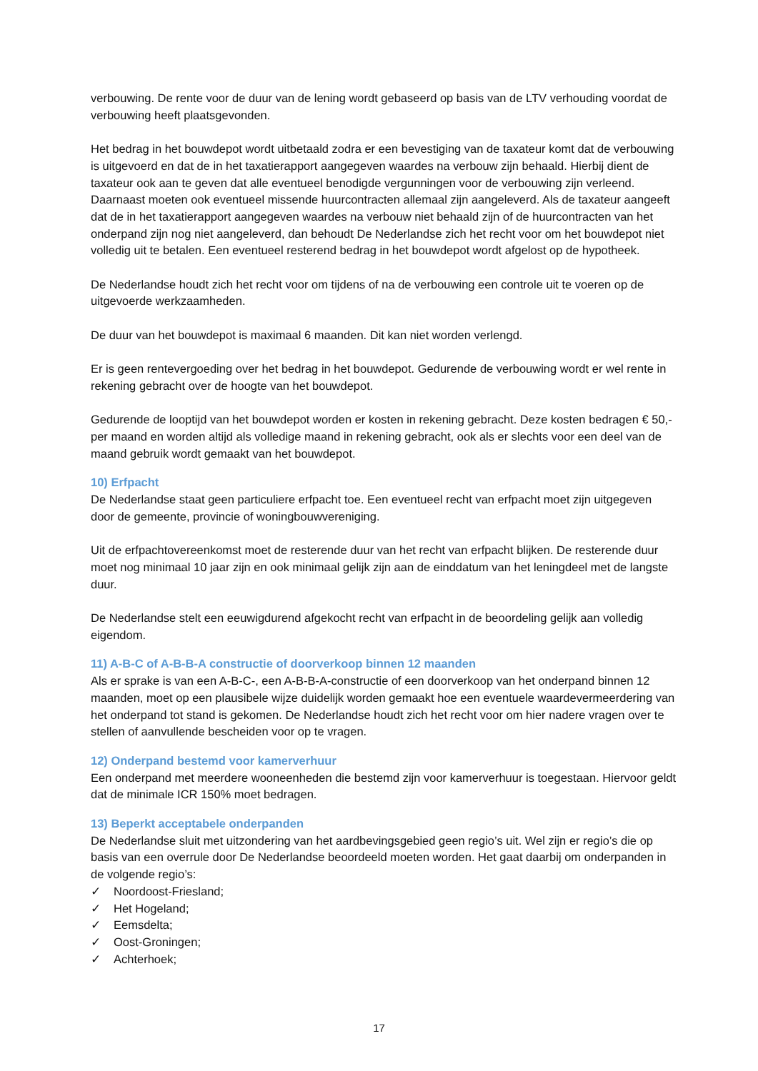verbouwing. De rente voor de duur van de lening wordt gebaseerd op basis van de LTV verhouding voordat de verbouwing heeft plaatsgevonden.
Het bedrag in het bouwdepot wordt uitbetaald zodra er een bevestiging van de taxateur komt dat de verbouwing is uitgevoerd en dat de in het taxatierapport aangegeven waardes na verbouw zijn behaald. Hierbij dient de taxateur ook aan te geven dat alle eventueel benodigde vergunningen voor de verbouwing zijn verleend. Daarnaast moeten ook eventueel missende huurcontracten allemaal zijn aangeleverd. Als de taxateur aangeeft dat de in het taxatierapport aangegeven waardes na verbouw niet behaald zijn of de huurcontracten van het onderpand zijn nog niet aangeleverd, dan behoudt De Nederlandse zich het recht voor om het bouwdepot niet volledig uit te betalen. Een eventueel resterend bedrag in het bouwdepot wordt afgelost op de hypotheek.
De Nederlandse houdt zich het recht voor om tijdens of na de verbouwing een controle uit te voeren op de uitgevoerde werkzaamheden.
De duur van het bouwdepot is maximaal 6 maanden. Dit kan niet worden verlengd.
Er is geen rentevergoeding over het bedrag in het bouwdepot. Gedurende de verbouwing wordt er wel rente in rekening gebracht over de hoogte van het bouwdepot.
Gedurende de looptijd van het bouwdepot worden er kosten in rekening gebracht. Deze kosten bedragen € 50,- per maand en worden altijd als volledige maand in rekening gebracht, ook als er slechts voor een deel van de maand gebruik wordt gemaakt van het bouwdepot.
10) Erfpacht
De Nederlandse staat geen particuliere erfpacht toe. Een eventueel recht van erfpacht moet zijn uitgegeven door de gemeente, provincie of woningbouwvereniging.
Uit de erfpachtovereenkomst moet de resterende duur van het recht van erfpacht blijken. De resterende duur moet nog minimaal 10 jaar zijn en ook minimaal gelijk zijn aan de einddatum van het leningdeel met de langste duur.
De Nederlandse stelt een eeuwigdurend afgekocht recht van erfpacht in de beoordeling gelijk aan volledig eigendom.
11) A-B-C of A-B-B-A constructie of doorverkoop binnen 12 maanden
Als er sprake is van een A-B-C-, een A-B-B-A-constructie of een doorverkoop van het onderpand binnen 12 maanden, moet op een plausibele wijze duidelijk worden gemaakt hoe een eventuele waardevermeerdering van het onderpand tot stand is gekomen. De Nederlandse houdt zich het recht voor om hier nadere vragen over te stellen of aanvullende bescheiden voor op te vragen.
12) Onderpand bestemd voor kamerverhuur
Een onderpand met meerdere wooneenheden die bestemd zijn voor kamerverhuur is toegestaan. Hiervoor geldt dat de minimale ICR 150% moet bedragen.
13) Beperkt acceptabele onderpanden
De Nederlandse sluit met uitzondering van het aardbevingsgebied geen regio’s uit. Wel zijn er regio’s die op basis van een overrule door De Nederlandse beoordeeld moeten worden. Het gaat daarbij om onderpanden in de volgende regio’s:
✓ Noordoost-Friesland;
✓ Het Hogeland;
✓ Eemsdelta;
✓ Oost-Groningen;
✓ Achterhoek;
17